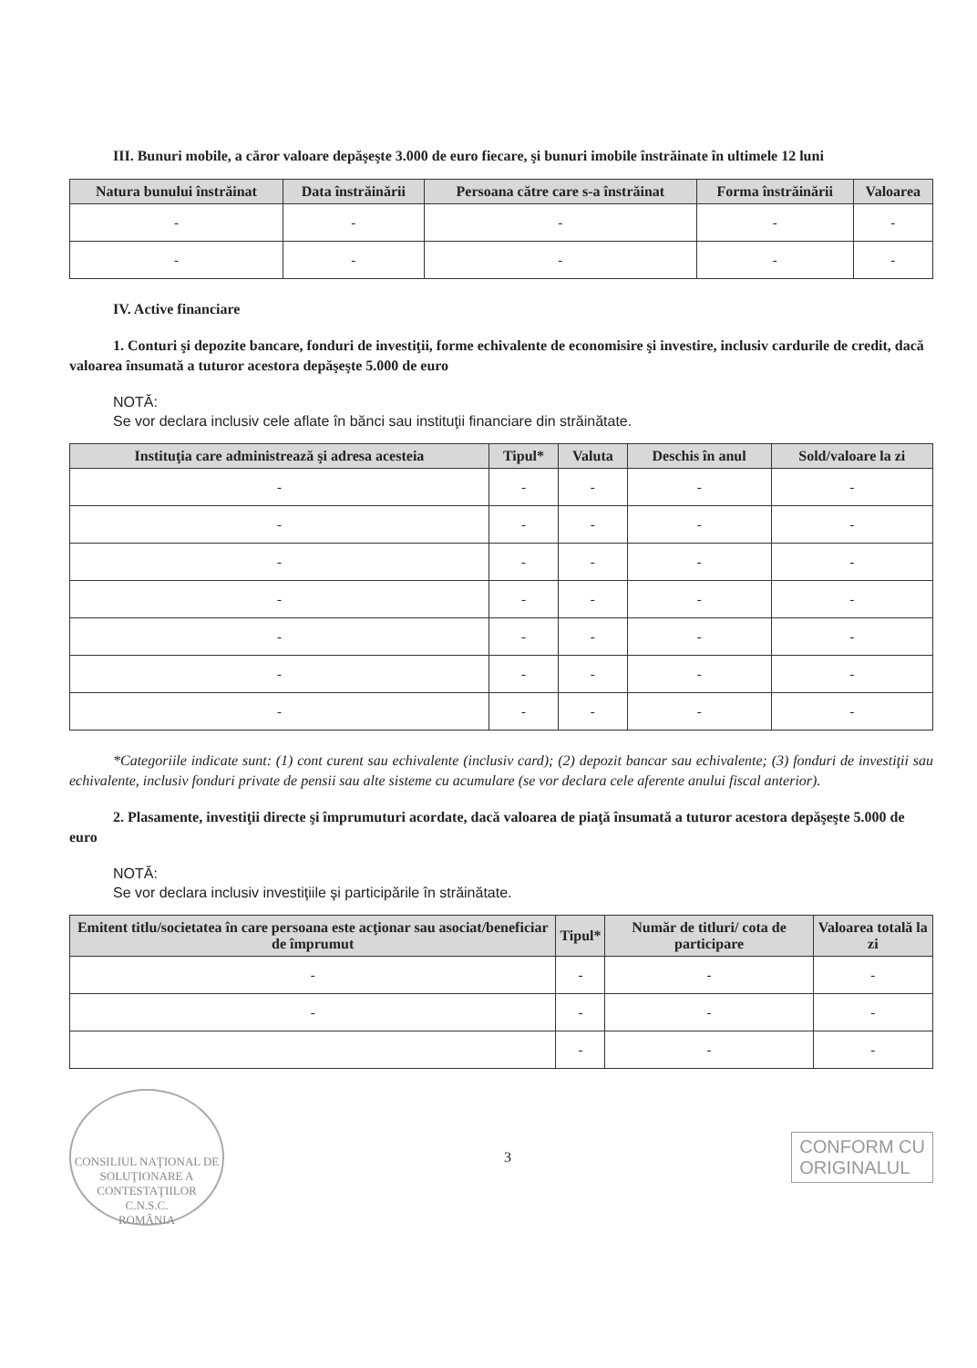III. Bunuri mobile, a căror valoare depăşeşte 3.000 de euro fiecare, şi bunuri imobile înstrăinate în ultimele 12 luni
| Natura bunului înstrăinat | Data înstrăinării | Persoana către care s-a înstrăinat | Forma înstrăinării | Valoarea |
| --- | --- | --- | --- | --- |
| - | - | - | - | - |
| - | - | - | - | - |
IV. Active financiare
1. Conturi şi depozite bancare, fonduri de investiţii, forme echivalente de economisire şi investire, inclusiv cardurile de credit, dacă valoarea însumată a tuturor acestora depăşeşte 5.000 de euro
NOTĂ:
Se vor declara inclusiv cele aflate în bănci sau instituţii financiare din străinătate.
| Instituţia care administrează şi adresa acesteia | Tipul* | Valuta | Deschis în anul | Sold/valoare la zi |
| --- | --- | --- | --- | --- |
| - | - | - | - | - |
| - | - | - | - | - |
| - | - | - | - | - |
| - | - | - | - | - |
| - | - | - | - | - |
| - | - | - | - | - |
| - | - | - | - | - |
*Categoriile indicate sunt: (1) cont curent sau echivalente (inclusiv card); (2) depozit bancar sau echivalente; (3) fonduri de investiţii sau echivalente, inclusiv fonduri private de pensii sau alte sisteme cu acumulare (se vor declara cele aferente anului fiscal anterior).
2. Plasamente, investiţii directe şi împrumuturi acordate, dacă valoarea de piaţă însumată a tuturor acestora depăşeşte 5.000 de euro
NOTĂ:
Se vor declara inclusiv investiţiile şi participările în străinătate.
| Emitent titlu/societatea în care persoana este acţionar sau asociat/beneficiar de împrumut | Tipul* | Număr de titluri/ cota de participare | Valoarea totală la zi |
| --- | --- | --- | --- |
| - | - | - | - |
| - | - | - | - |
| | - | - | - |
CONSILIUL NAŢIONAL DE SOLUŢIONARE A CONTESTAŢIILOR
C.N.S.C.
ROMÂNIA
3
CONFORM CU
ORIGINALUL